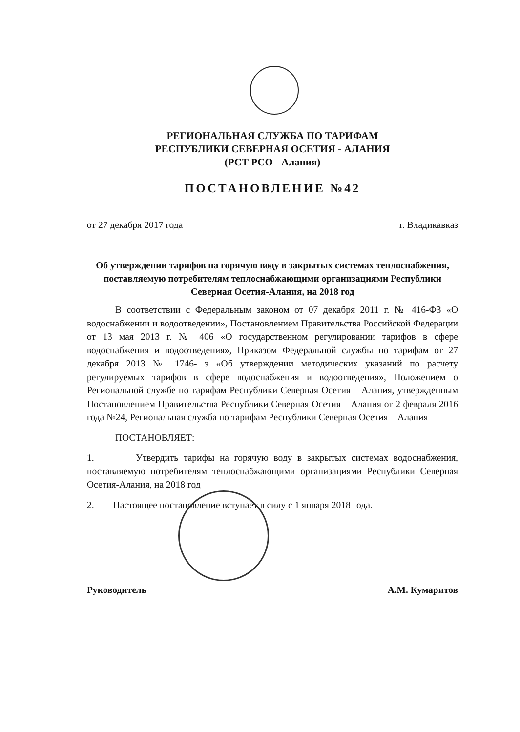РЕГИОНАЛЬНАЯ СЛУЖБА ПО ТАРИФАМ
РЕСПУБЛИКИ СЕВЕРНАЯ ОСЕТИЯ - АЛАНИЯ
(РСТ РСО - Алания)
ПОСТАНОВЛЕНИЕ №42
от 27 декабря 2017 года г. Владикавказ
Об утверждении тарифов на горячую воду в закрытых системах теплоснабжения, поставляемую потребителям теплоснабжающими организациями Республики Северная Осетия-Алания, на 2018 год
В соответствии с Федеральным законом от 07 декабря 2011 г. № 416-ФЗ «О водоснабжении и водоотведении», Постановлением Правительства Российской Федерации от 13 мая 2013 г. № 406 «О государственном регулировании тарифов в сфере водоснабжения и водоотведения», Приказом Федеральной службы по тарифам от 27 декабря 2013 № 1746- э «Об утверждении методических указаний по расчету регулируемых тарифов в сфере водоснабжения и водоотведения», Положением о Региональной службе по тарифам Республики Северная Осетия – Алания, утвержденным Постановлением Правительства Республики Северная Осетия – Алания от 2 февраля 2016 года №24, Региональная служба по тарифам Республики Северная Осетия – Алания
ПОСТАНОВЛЯЕТ:
1. Утвердить тарифы на горячую воду в закрытых системах водоснабжения, поставляемую потребителям теплоснабжающими организациями Республики Северная Осетия-Алания, на 2018 год
2. Настоящее постановление вступает в силу с 1 января 2018 года.
Руководитель А.М. Кумаритов